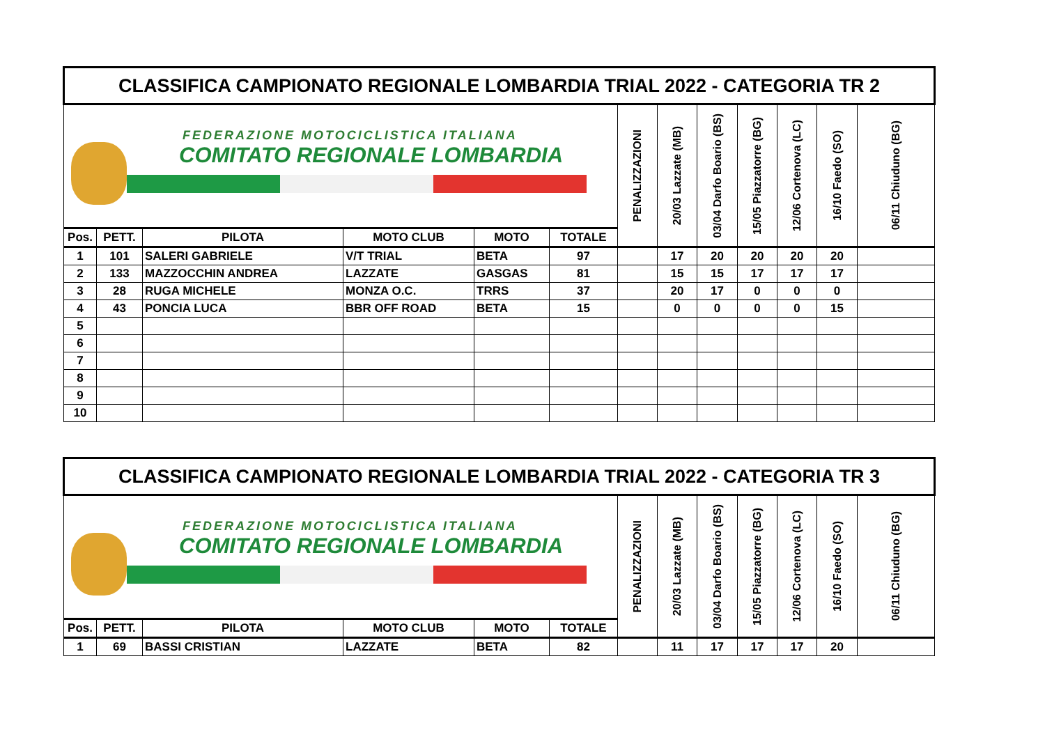| CLASSIFICA CAMPIONATO REGIONALE LOMBARDIA TRIAL 2022 - CATEGORIA TR 2 | | | | | | | | | | | | |
| FEDERAZIONE MOTOCICLISTICA ITALIANA COMITATO REGIONALE LOMBARDIA | | | | | | PENALIZZAZIONI | 20/03 Lazzate (MB) | 03/04 Darfo Boario (BS) | 15/05 Piazzatorre (BG) | 12/06 Cortenova (LC) | 16/10 Faedo (SO) | 06/11 Chiuduno (BG) |
| Pos. | PETT. | PILOTA | MOTO CLUB | MOTO | TOTALE | | | | | | | |
| 1 | 101 | SALERI GABRIELE | V/T TRIAL | BETA | 97 | | 17 | 20 | 20 | 20 | 20 | |
| 2 | 133 | MAZZOCCHIN ANDREA | LAZZATE | GASGAS | 81 | | 15 | 15 | 17 | 17 | 17 | |
| 3 | 28 | RUGA MICHELE | MONZA O.C. | TRRS | 37 | | 20 | 17 | 0 | 0 | 0 | |
| 4 | 43 | PONCIA LUCA | BBR OFF ROAD | BETA | 15 | | 0 | 0 | 0 | 0 | 15 | |
| 5 | | | | | | | | | | | | |
| 6 | | | | | | | | | | | | |
| 7 | | | | | | | | | | | | |
| 8 | | | | | | | | | | | | |
| 9 | | | | | | | | | | | | |
| 10 | | | | | | | | | | | | |
| CLASSIFICA CAMPIONATO REGIONALE LOMBARDIA TRIAL 2022 - CATEGORIA TR 3 | | | | | | | | | | | | |
| FEDERAZIONE MOTOCICLISTICA ITALIANA COMITATO REGIONALE LOMBARDIA | | | | | | PENALIZZAZIONI | 20/03 Lazzate (MB) | 03/04 Darfo Boario (BS) | 15/05 Piazzatorre (BG) | 12/06 Cortenova (LC) | 16/10 Faedo (SO) | 06/11 Chiuduno (BG) |
| Pos. | PETT. | PILOTA | MOTO CLUB | MOTO | TOTALE | | | | | | | |
| 1 | 69 | BASSI CRISTIAN | LAZZATE | BETA | 82 | | 11 | 17 | 17 | 17 | 20 | |